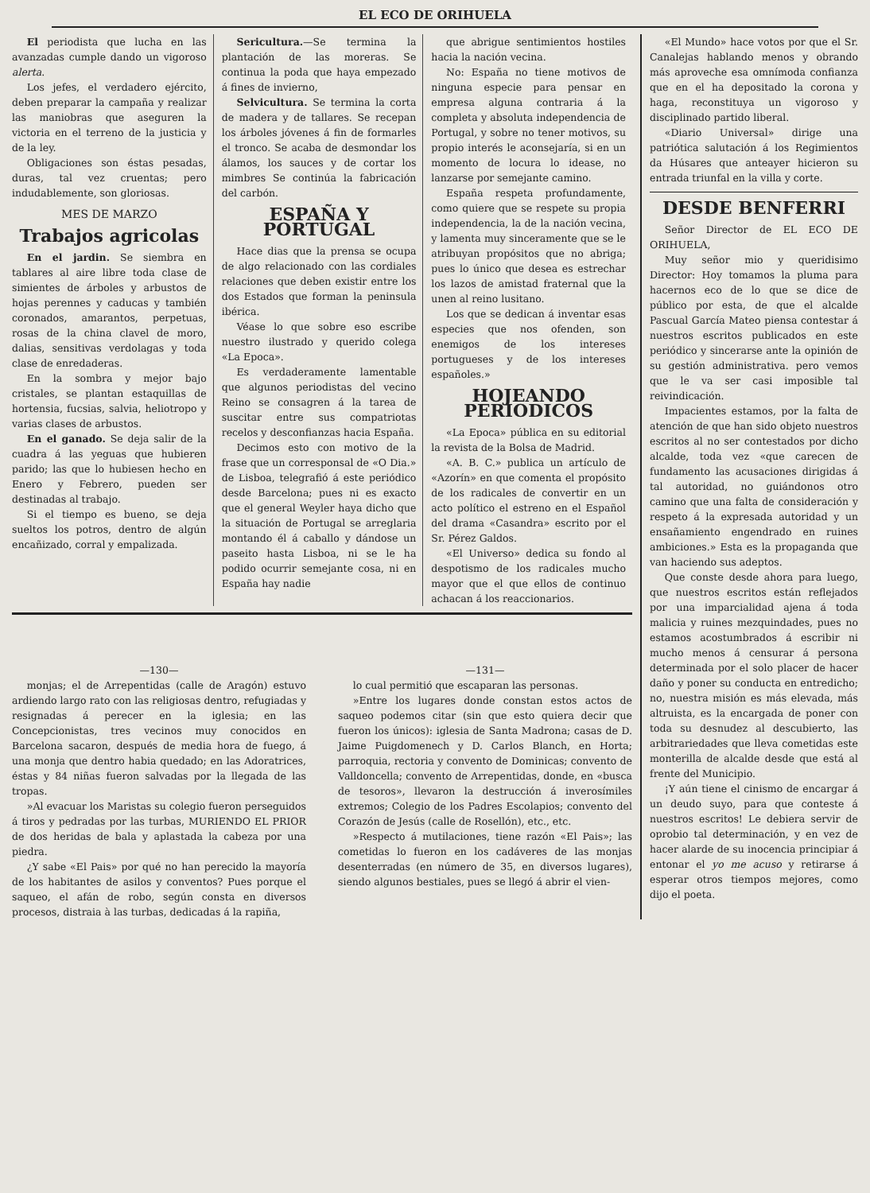EL ECO DE ORIHUELA
El periodista que lucha en las avanzadas cumple dando un vigoroso alerta.
Los jefes, el verdadero ejército, deben preparar la campaña y realizar las maniobras que aseguren la victoria en el terreno de la justicia y de la ley.
Obligaciones son éstas pesadas, duras, tal vez cruentas; pero indudablemente, son gloriosas.
MES DE MARZO
Trabajos agricolas
En el jardin. Se siembra en tablares al aire libre toda clase de simientes de árboles y arbustos de hojas perennes y caducas y también coronados, amarantos, perpetuas, rosas de la china clavel de moro, dalias, sensitivas verdolagas y toda clase de enredaderas.
En la sombra y mejor bajo cristales, se plantan estaquillas de hortensia, fucsias, salvia, heliotropo y varias clases de arbustos.
En el ganado. Se deja salir de la cuadra á las yeguas que hubieren parido; las que lo hubiesen hecho en Enero y Febrero, pueden ser destinadas al trabajo.
Si el tiempo es bueno, se deja sueltos los potros, dentro de algún encañizado, corral y empalizada.
Sericultura.—Se termina la plantación de las moreras. Se continua la poda que haya empezado á fines de invierno,
Selvicultura. Se termina la corta de madera y de tallares. Se recepan los árboles jóvenes á fin de formarles el tronco. Se acaba de desmondar los álamos, los sauces y de cortar los mimbres Se continúa la fabricación del carbón.
ESPAÑA Y PORTUGAL
Hace dias que la prensa se ocupa de algo relacionado con las cordiales relaciones que deben existir entre los dos Estados que forman la peninsula ibérica.
Véase lo que sobre eso escribe nuestro ilustrado y querido colega «La Epoca».
Es verdaderamente lamentable que algunos periodistas del vecino Reino se consagren á la tarea de suscitar entre sus compatriotas recelos y desconfianzas hacia España.
Decimos esto con motivo de la frase que un corresponsal de «O Dia.» de Lisboa, telegrafió á este periódico desde Barcelona; pues ni es exacto que el general Weyler haya dicho que la situación de Portugal se arreglaria montando él á caballo y dándose un paseito hasta Lisboa, ni se le ha podido ocurrir semejante cosa, ni en España hay nadie
que abrigue sentimientos hostiles hacia la nación vecina.
No: España no tiene motivos de ninguna especie para pensar en empresa alguna contraria á la completa y absoluta independencia de Portugal, y sobre no tener motivos, su propio interés le aconsejaría, si en un momento de locura lo idease, no lanzarse por semejante camino.
España respeta profundamente, como quiere que se respete su propia independencia, la de la nación vecina, y lamenta muy sinceramente que se le atribuyan propósitos que no abriga; pues lo único que desea es estrechar los lazos de amistad fraternal que la unen al reino lusitano.
Los que se dedican á inventar esas especies que nos ofenden, son enemigos de los intereses portugueses y de los intereses españoles.»
HOJEANDO PERIODICOS
«La Epoca» pública en su editorial la revista de la Bolsa de Madrid.
«A. B. C.» publica un artículo de «Azorín» en que comenta el propósito de los radicales de convertir en un acto político el estreno en el Español del drama «Casandra» escrito por el Sr. Pérez Galdos.
«El Universo» dedica su fondo al despotismo de los radicales mucho mayor que el que ellos de continuo achacan á los reaccionarios.
—130—
monjas; el de Arrepentidas (calle de Aragón) estuvo ardiendo largo rato con las religiosas dentro, refugiadas y resignadas á perecer en la iglesia; en las Concepcionistas, tres vecinos muy conocidos en Barcelona sacaron, después de media hora de fuego, á una monja que dentro habia quedado; en las Adoratrices, éstas y 84 niñas fueron salvadas por la llegada de las tropas.
»Al evacuar los Maristas su colegio fueron perseguidos á tiros y pedradas por las turbas, MURIENDO EL PRIOR de dos heridas de bala y aplastada la cabeza por una piedra.
¿Y sabe «El Pais» por qué no han perecido la mayoría de los habitantes de asilos y conventos? Pues porque el saqueo, el afán de robo, según consta en diversos procesos, distraia à las turbas, dedicadas á la rapiña,
—131—
lo cual permitió que escaparan las personas.
»Entre los lugares donde constan estos actos de saqueo podemos citar (sin que esto quiera decir que fueron los únicos): iglesia de Santa Madrona; casas de D. Jaime Puigdomenech y D. Carlos Blanch, en Horta; parroquia, rectoria y convento de Dominicas; convento de Valldoncella; convento de Arrepentidas, donde, en «busca de tesoros», llevaron la destrucción á inverosímiles extremos; Colegio de los Padres Escolapios; convento del Corazón de Jesús (calle de Rosellón), etc., etc.
»Respecto á mutilaciones, tiene razón «El Pais»; las cometidas lo fueron en los cadáveres de las monjas desenterradas (en número de 35, en diversos lugares), siendo algunos bestiales, pues se llegó á abrir el vien-
«El Mundo» hace votos por que el Sr. Canalejas hablando menos y obrando más aproveche esa omnímoda confianza que en el ha depositado la corona y haga, reconstituya un vigoroso y disciplinado partido liberal.
«Diario Universal» dirige una patriótica salutación á los Regimientos da Húsares que anteayer hicieron su entrada triunfal en la villa y corte.
DESDE BENFERRI
Señor Director de EL ECO DE ORIHUELA,
Muy señor mio y queridisimo Director: Hoy tomamos la pluma para hacernos eco de lo que se dice de público por esta, de que el alcalde Pascual García Mateo piensa contestar á nuestros escritos publicados en este periódico y sincerarse ante la opinión de su gestión administrativa. pero vemos que le va ser casi imposible tal reivindicación.
Impacientes estamos, por la falta de atención de que han sido objeto nuestros escritos al no ser contestados por dicho alcalde, toda vez «que carecen de fundamento las acusaciones dirigidas á tal autoridad, no guiándonos otro camino que una falta de consideración y respeto á la expresada autoridad y un ensañamiento engendrado en ruines ambiciones.» Esta es la propaganda que van haciendo sus adeptos.
Que conste desde ahora para luego, que nuestros escritos están reflejados por una imparcialidad ajena á toda malicia y ruines mezquindades, pues no estamos acostumbrados á escribir ni mucho menos á censurar á persona determinada por el solo placer de hacer daño y poner su conducta en entredicho; no, nuestra misión es más elevada, más altruista, es la encargada de poner con toda su desnudez al descubierto, las arbitrariedades que lleva cometidas este monterilla de alcalde desde que está al frente del Municipio.
¡Y aún tiene el cinismo de encargar á un deudo suyo, para que conteste á nuestros escritos! Le debiera servir de oprobio tal determinación, y en vez de hacer alarde de su inocencia principiar á entonar el yo me acuso y retirarse á esperar otros tiempos mejores, como dijo el poeta.